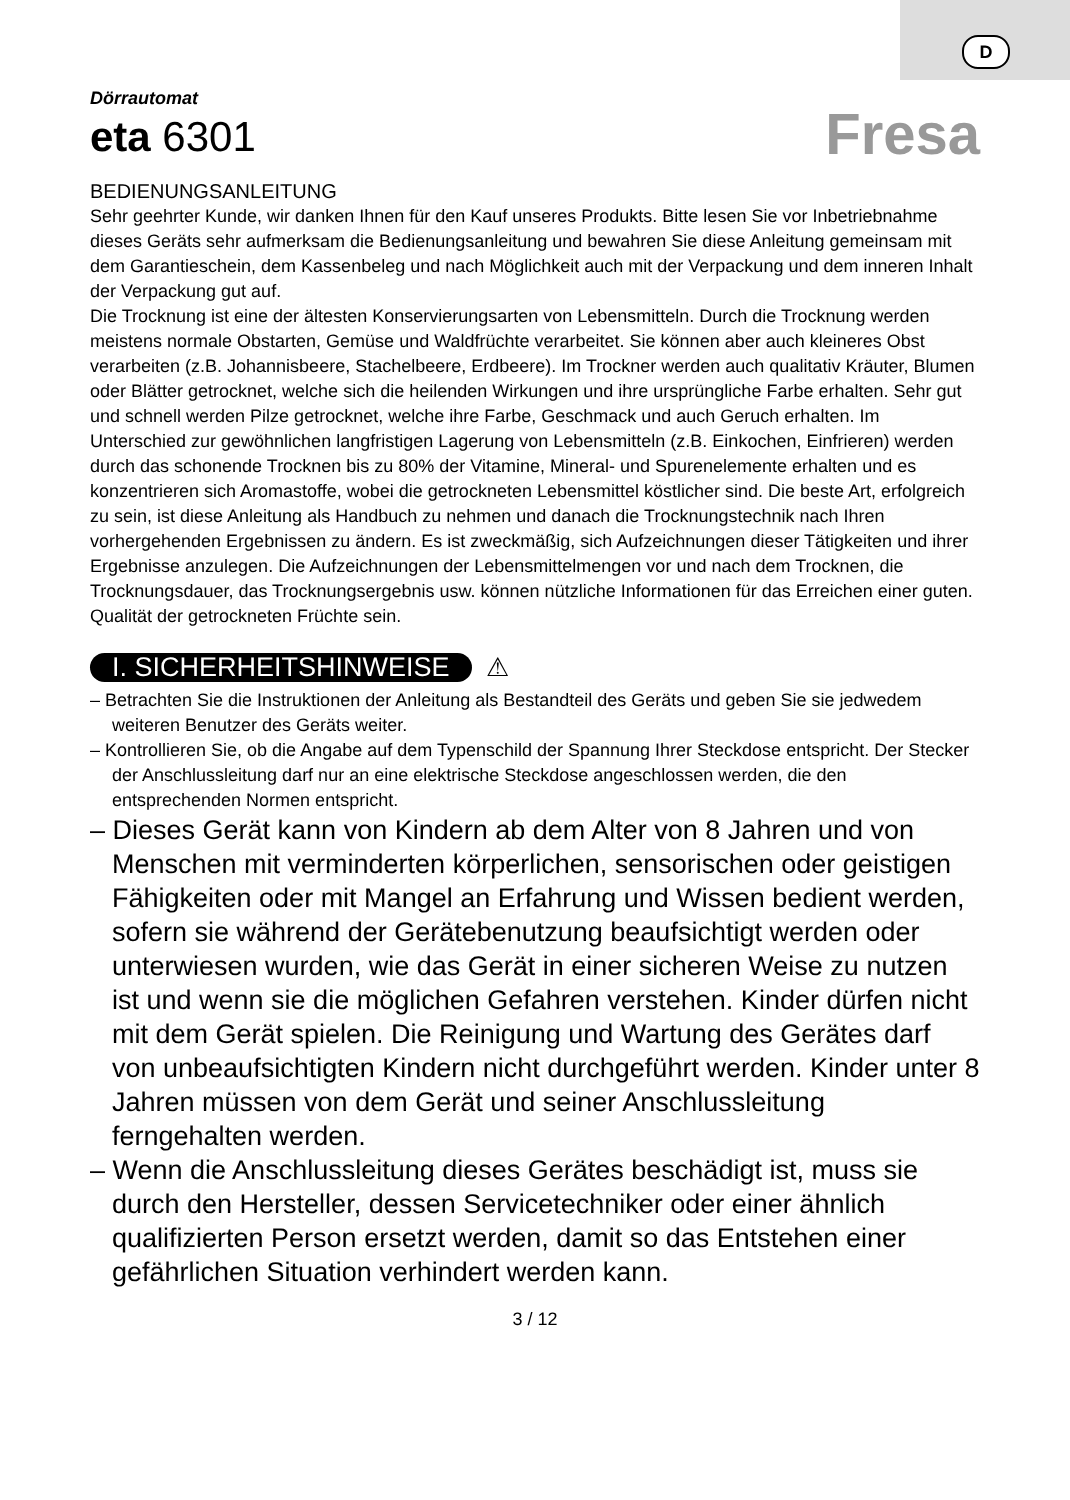D
Dörrautomat
eta 6301
Fresa
BEDIENUNGSANLEITUNG
Sehr geehrter Kunde, wir danken Ihnen für den Kauf unseres Produkts. Bitte lesen Sie vor Inbetriebnahme dieses Geräts sehr aufmerksam die Bedienungsanleitung und bewahren Sie diese Anleitung gemeinsam mit dem Garantieschein, dem Kassenbeleg und nach Möglichkeit auch mit der Verpackung und dem inneren Inhalt der Verpackung gut auf.
Die Trocknung ist eine der ältesten Konservierungsarten von Lebensmitteln. Durch die Trocknung werden meistens normale Obstarten, Gemüse und Waldfrüchte verarbeitet. Sie können aber auch kleineres Obst verarbeiten (z.B. Johannisbeere, Stachelbeere, Erdbeere). Im Trockner werden auch qualitativ Kräuter, Blumen oder Blätter getrocknet, welche sich die heilenden Wirkungen und ihre ursprüngliche Farbe erhalten. Sehr gut und schnell werden Pilze getrocknet, welche ihre Farbe, Geschmack und auch Geruch erhalten. Im Unterschied zur gewöhnlichen langfristigen Lagerung von Lebensmitteln (z.B. Einkochen, Einfrieren) werden durch das schonende Trocknen bis zu 80% der Vitamine, Mineral- und Spurenelemente erhalten und es konzentrieren sich Aromastoffe, wobei die getrockneten Lebensmittel köstlicher sind. Die beste Art, erfolgreich zu sein, ist diese Anleitung als Handbuch zu nehmen und danach die Trocknungstechnik nach Ihren vorhergehenden Ergebnissen zu ändern. Es ist zweckmäßig, sich Aufzeichnungen dieser Tätigkeiten und ihrer Ergebnisse anzulegen. Die Aufzeichnungen der Lebensmittelmengen vor und nach dem Trocknen, die Trocknungsdauer, das Trocknungsergebnis usw. können nützliche Informationen für das Erreichen einer guten. Qualität der getrockneten Früchte sein.
I. SICHERHEITSHINWEISE ⚠
– Betrachten Sie die Instruktionen der Anleitung als Bestandteil des Geräts und geben Sie sie jedwedem weiteren Benutzer des Geräts weiter.
– Kontrollieren Sie, ob die Angabe auf dem Typenschild der Spannung Ihrer Steckdose entspricht. Der Stecker der Anschlussleitung darf nur an eine elektrische Steckdose angeschlossen werden, die den entsprechenden Normen entspricht.
– Dieses Gerät kann von Kindern ab dem Alter von 8 Jahren und von Menschen mit verminderten körperlichen, sensorischen oder geistigen Fähigkeiten oder mit Mangel an Erfahrung und Wissen bedient werden, sofern sie während der Gerätebenutzung beaufsichtigt werden oder unterwiesen wurden, wie das Gerät in einer sicheren Weise zu nutzen ist und wenn sie die möglichen Gefahren verstehen. Kinder dürfen nicht mit dem Gerät spielen. Die Reinigung und Wartung des Gerätes darf von unbeaufsichtigten Kindern nicht durchgeführt werden. Kinder unter 8 Jahren müssen von dem Gerät und seiner Anschlussleitung ferngehalten werden.
– Wenn die Anschlussleitung dieses Gerätes beschädigt ist, muss sie durch den Hersteller, dessen Servicetechniker oder einer ähnlich qualifizierten Person ersetzt werden, damit so das Entstehen einer gefährlichen Situation verhindert werden kann.
3 / 12